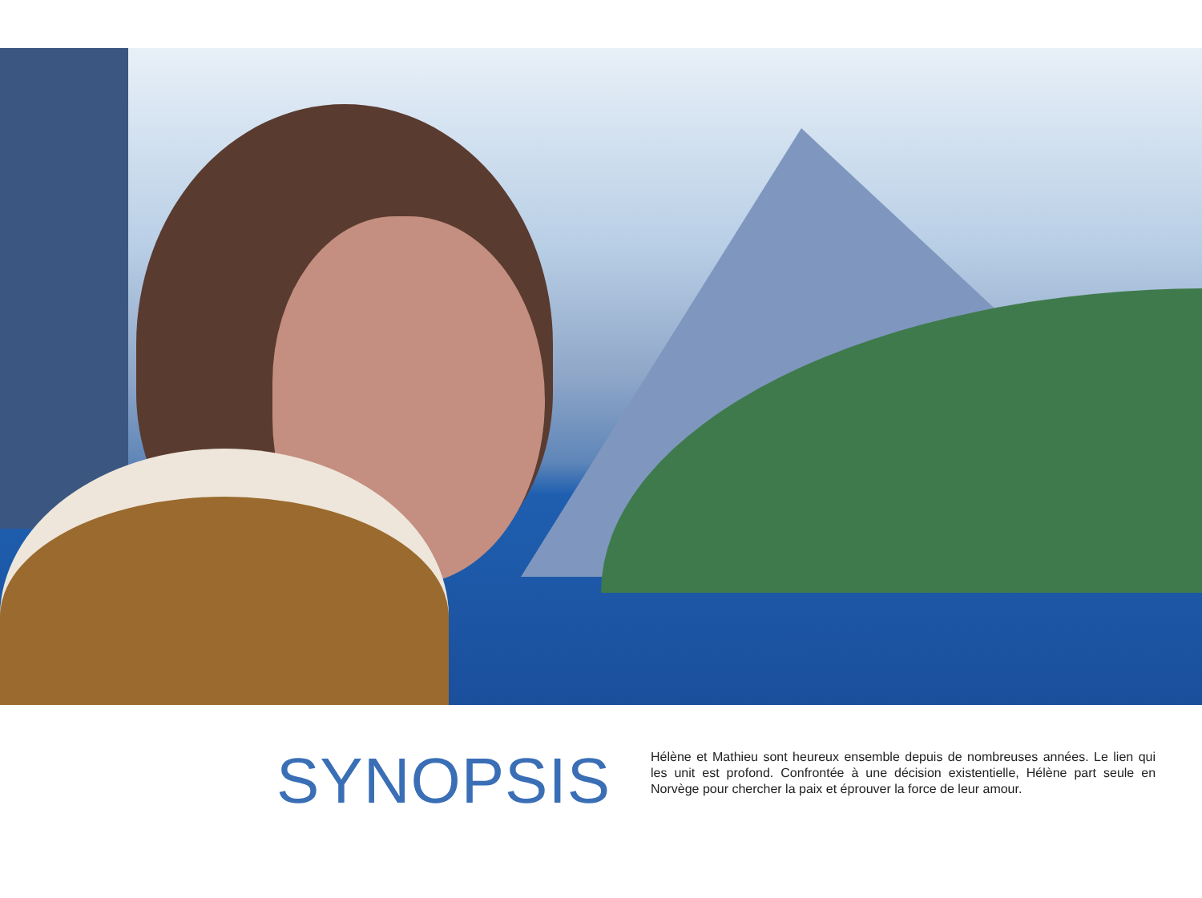SYNOPSIS
Hélène et Mathieu sont heureux ensemble depuis de nombreuses années. Le lien qui les unit est profond. Confrontée à une décision existentielle, Hélène part seule en Norvège pour chercher la paix et éprouver la force de leur amour.